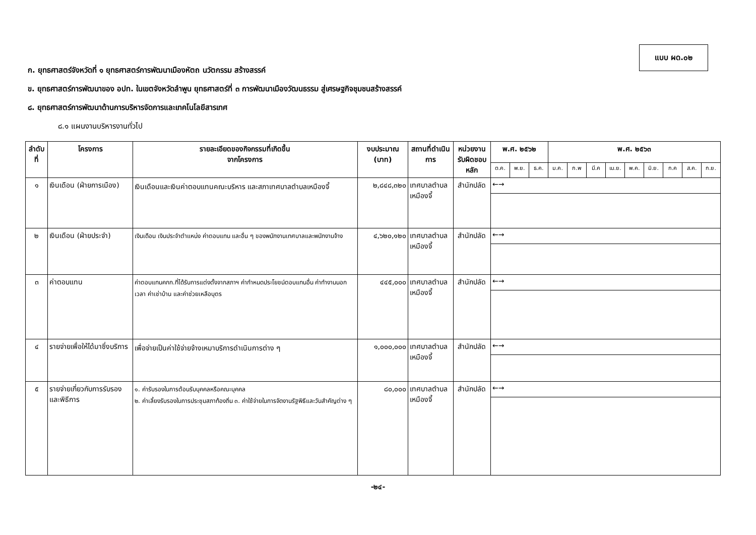แบบ ผด.๐๒
ก. ยุทธศาสตร์จังหวัดที่ ๑ ยุทธศาสตร์การพัฒนาเมืองหัตถ นวัตกรรม สร้างสรรค์
ข. ยุทธศาสตร์การพัฒนาของ อปท. ในเขตจังหวัดลำพูน ยุทธศาสตร์ที่ ๓ การพัฒนาเมืองวัฒนธรรม สู่เศรษฐกิจชุมชนสร้างสรรค์
๘. ยุทธศาสตร์การพัฒนาด้านการบริหารจัดการและเทคโนโลยีสารเทศ
๘.๑ แผนงานบริหารงานทั่วไป
| ลำดับที่ | โครงการ | รายละเอียดของกิจกรรมที่เกิดขึ้น จากโครงการ | งบประมาณ (บาท) | สถานที่ดำเนินการ | หน่วยงาน รับผิดชอบหลัก | พ.ศ. ๒๕๖๒ | | | พ.ศ. ๒๕๖๓ | | | | | | | | |
| --- | --- | --- | --- | --- | --- | --- | --- | --- | --- | --- | --- | --- | --- | --- | --- | --- | --- |
| | | | | | | ต.ค. | พ.ย. | ธ.ค. | ม.ค. | ก.พ | มี.ค | เม.ย. | พ.ค. | มิ.ย. | ก.ค | ส.ค. | ก.ย. |
| ๑ | เงินเดือน (ฝ่ายการเมือง) | เงินเดือนและเงินค่าตอบแทนคณะบริหาร และสภาเทศบาลตำบลเหมืองจี้ | ๒,๘๔๘,๓๒๐ | เทศบาลตำบล เหมืองจี้ | สำนักปลัด | ←→ | | | | | | | | | | | |
| ๒ | เงินเดือน (ฝ่ายประจำ) | เงินเดือน เงินประจำตำแหน่ง ค่าตอบแทน และอื่น ๆ ของพนักงานเทศบาลและพนักงานจ้าง | ๔,๖๒๐,๑๒๐ | เทศบาลตำบล เหมืองจี้ | สำนักปลัด | ←→ | | | | | | | | | | | |
| ๓ | ค่าตอบแทน | ค่าตอบแทนคกก.ที่ได้รับการแต่งตั้งจากสภาฯ ค่ากำหนดประโยชน์ตอบแทนอื่น ค่าทำงานนอกเวลา ค่าเช่าบ้าน และค่าช่วยเหลือบุตร | ๔๔๕,๐๐๐ | เทศบาลตำบล เหมืองจี้ | สำนักปลัด | ←→ | | | | | | | | | | | |
| ๔ | รายจ่ายเพื่อให้ได้มาซึ่งบริการ | เพื่อจ่ายเป็นค่าใช้จ่ายจ้างเหมาบริการดำเนินการต่าง ๆ | ๑,๐๐๐,๐๐๐ | เทศบาลตำบล เหมืองจี้ | สำนักปลัด | ←→ | | | | | | | | | | | |
| ๕ | รายจ่ายเกี่ยวกับการรับรองและพิธีการ | ๑. ค่ารับรองในการต้อนรับบุคคลหรือคณะบุคคล ๒. ค่าเลี้ยงรับรองในการประชุมสภาท้องถิ่น ๓. ค่าใช้จ่ายในการจัดงานรัฐพิธีและวันสำคัญต่าง ๆ | ๘๐,๐๐๐ | เทศบาลตำบล เหมืองจี้ | สำนักปลัด | ←→ | | | | | | | | | | | |
-๒๔-